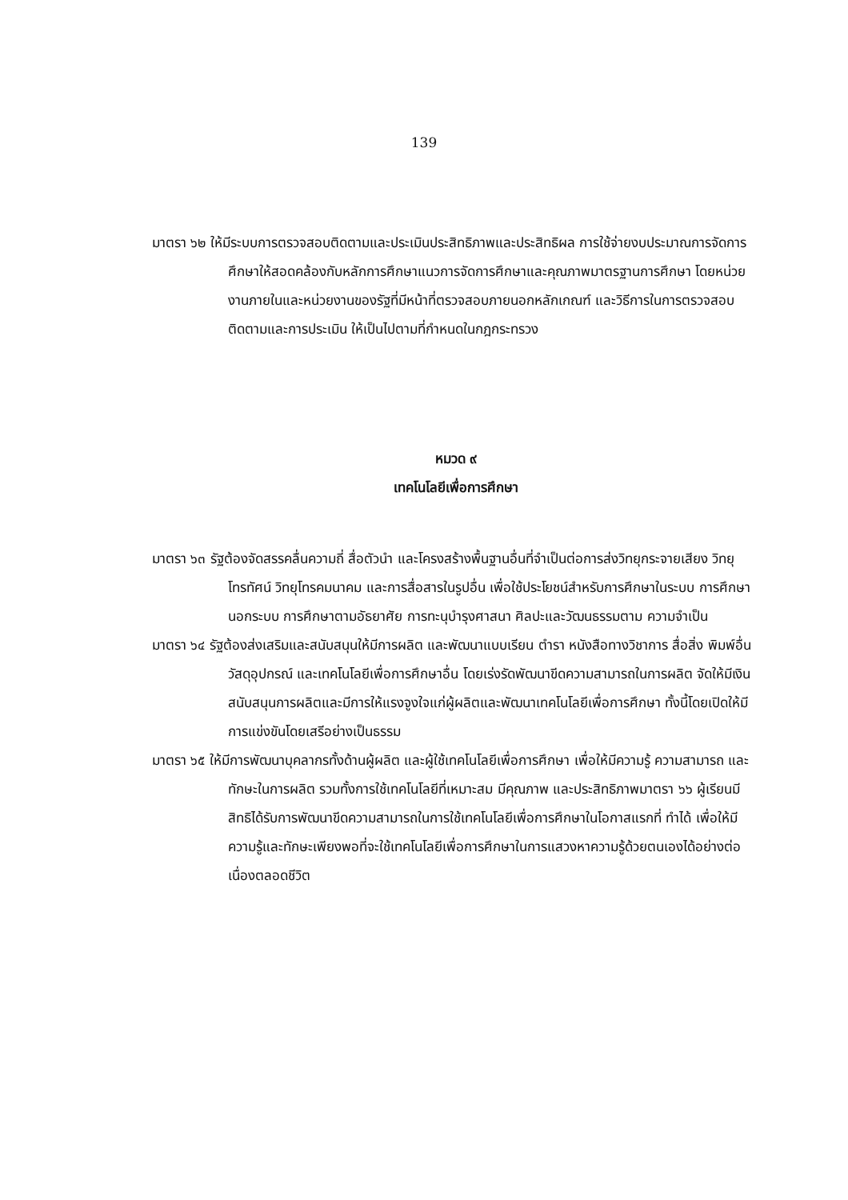139
มาตรา ๖๒ ให้มีระบบการตรวจสอบติดตามและประเมินประสิทธิภาพและประสิทธิผล การใช้จ่ายงบประมาณการจัดการศึกษาให้สอดคล้องกับหลักการศึกษาแนวการจัดการศึกษาและคุณภาพมาตรฐานการศึกษา โดยหน่วยงานภายในและหน่วยงานของรัฐที่มีหน้าที่ตรวจสอบภายนอกหลักเกณฑ์ และวิธีการในการตรวจสอบ ติดตามและการประเมิน ให้เป็นไปตามที่กำหนดในกฎกระทรวง
หมวด ๙
เทคโนโลยีเพื่อการศึกษา
มาตรา ๖๓ รัฐต้องจัดสรรคลื่นความถี่ สื่อตัวนำ และโครงสร้างพื้นฐานอื่นที่จำเป็นต่อการส่งวิทยุกระจายเสียง วิทยุโทรทัศน์ วิทยุโทรคมนาคม และการสื่อสารในรูปอื่น เพื่อใช้ประโยชน์สำหรับการศึกษาในระบบ การศึกษานอกระบบ การศึกษาตามอัธยาศัย การทะนุบำรุงศาสนา ศิลปะและวัฒนธรรมตาม ความจำเป็น
มาตรา ๖๔ รัฐต้องส่งเสริมและสนับสนุนให้มีการผลิต และพัฒนาแบบเรียน ตำรา หนังสือทางวิชาการ สื่อสิ่ง พิมพ์อื่น วัสดุอุปกรณ์ และเทคโนโลยีเพื่อการศึกษาอื่น โดยเร่งรัดพัฒนาขีดความสามารถในการผลิต จัดให้มีเงินสนับสนุนการผลิตและมีการให้แรงจูงใจแก่ผู้ผลิตและพัฒนาเทคโนโลยีเพื่อการศึกษา ทั้งนี้โดยเปิดให้มีการแข่งขันโดยเสรีอย่างเป็นธรรม
มาตรา ๖๕ ให้มีการพัฒนาบุคลากรทั้งด้านผู้ผลิต และผู้ใช้เทคโนโลยีเพื่อการศึกษา เพื่อให้มีความรู้ ความสามารถ และทักษะในการผลิต รวมทั้งการใช้เทคโนโลยีที่เหมาะสม มีคุณภาพ และประสิทธิภาพมาตรา ๖๖ ผู้เรียนมีสิทธิได้รับการพัฒนาขีดความสามารถในการใช้เทคโนโลยีเพื่อการศึกษาในโอกาสแรกที่ ทำได้ เพื่อให้มีความรู้และทักษะเพียงพอที่จะใช้เทคโนโลยีเพื่อการศึกษาในการแสวงหาความรู้ด้วยตนเองได้อย่างต่อเนื่องตลอดชีวิต